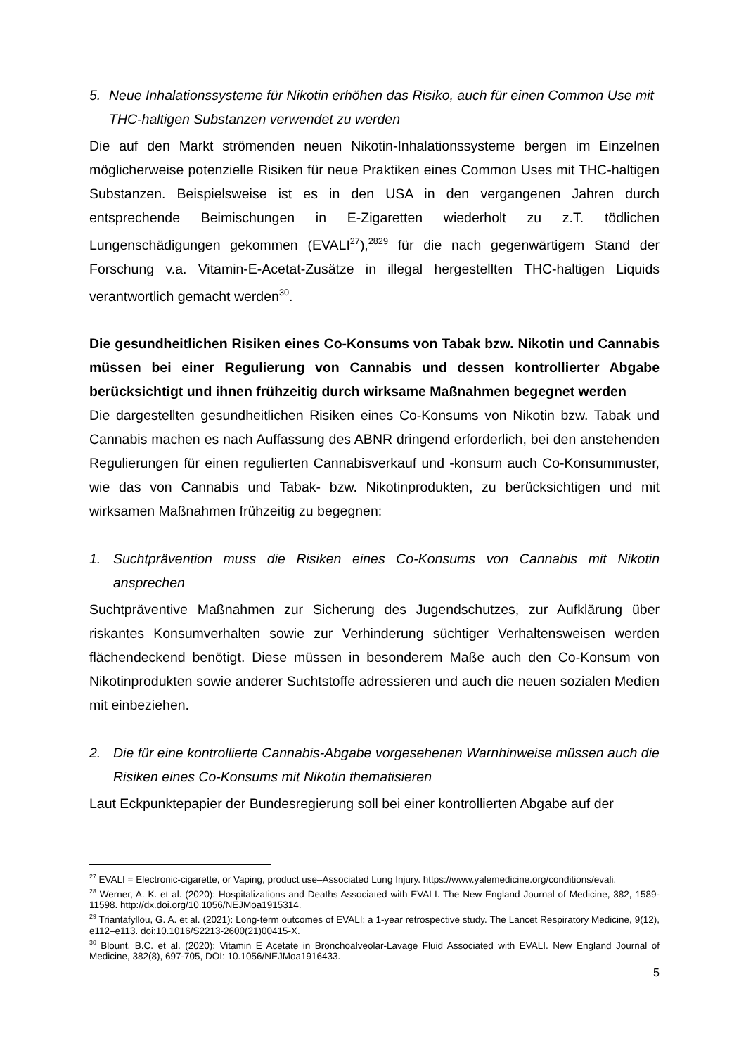5. Neue Inhalationssysteme für Nikotin erhöhen das Risiko, auch für einen Common Use mit THC-haltigen Substanzen verwendet zu werden
Die auf den Markt strömenden neuen Nikotin-Inhalationssysteme bergen im Einzelnen möglicherweise potenzielle Risiken für neue Praktiken eines Common Uses mit THC-haltigen Substanzen. Beispielsweise ist es in den USA in den vergangenen Jahren durch entsprechende Beimischungen in E-Zigaretten wiederholt zu z.T. tödlichen Lungenschädigungen gekommen (EVALI<sup>27</sup>),<sup>2829</sup> für die nach gegenwärtigem Stand der Forschung v.a. Vitamin-E-Acetat-Zusätze in illegal hergestellten THC-haltigen Liquids verantwortlich gemacht werden<sup>30</sup>.
Die gesundheitlichen Risiken eines Co-Konsums von Tabak bzw. Nikotin und Cannabis müssen bei einer Regulierung von Cannabis und dessen kontrollierter Abgabe berücksichtigt und ihnen frühzeitig durch wirksame Maßnahmen begegnet werden
Die dargestellten gesundheitlichen Risiken eines Co-Konsums von Nikotin bzw. Tabak und Cannabis machen es nach Auffassung des ABNR dringend erforderlich, bei den anstehenden Regulierungen für einen regulierten Cannabisverkauf und -konsum auch Co-Konsummuster, wie das von Cannabis und Tabak- bzw. Nikotinprodukten, zu berücksichtigen und mit wirksamen Maßnahmen frühzeitig zu begegnen:
1. Suchtprävention muss die Risiken eines Co-Konsums von Cannabis mit Nikotin ansprechen
Suchtpräventive Maßnahmen zur Sicherung des Jugendschutzes, zur Aufklärung über riskantes Konsumverhalten sowie zur Verhinderung süchtiger Verhaltensweisen werden flächendeckend benötigt. Diese müssen in besonderem Maße auch den Co-Konsum von Nikotinprodukten sowie anderer Suchtstoffe adressieren und auch die neuen sozialen Medien mit einbeziehen.
2. Die für eine kontrollierte Cannabis-Abgabe vorgesehenen Warnhinweise müssen auch die Risiken eines Co-Konsums mit Nikotin thematisieren
Laut Eckpunktepapier der Bundesregierung soll bei einer kontrollierten Abgabe auf der
<sup>27</sup> EVALI = Electronic-cigarette, or Vaping, product use–Associated Lung Injury. https://www.yalemedicine.org/conditions/evali.
<sup>28</sup> Werner, A. K. et al. (2020): Hospitalizations and Deaths Associated with EVALI. The New England Journal of Medicine, 382, 1589-11598. http://dx.doi.org/10.1056/NEJMoa1915314.
<sup>29</sup> Triantafyllou, G. A. et al. (2021): Long-term outcomes of EVALI: a 1-year retrospective study. The Lancet Respiratory Medicine, 9(12), e112–e113. doi:10.1016/S2213-2600(21)00415-X.
<sup>30</sup> Blount, B.C. et al. (2020): Vitamin E Acetate in Bronchoalveolar-Lavage Fluid Associated with EVALI. New England Journal of Medicine, 382(8), 697-705, DOI: 10.1056/NEJMoa1916433.
5